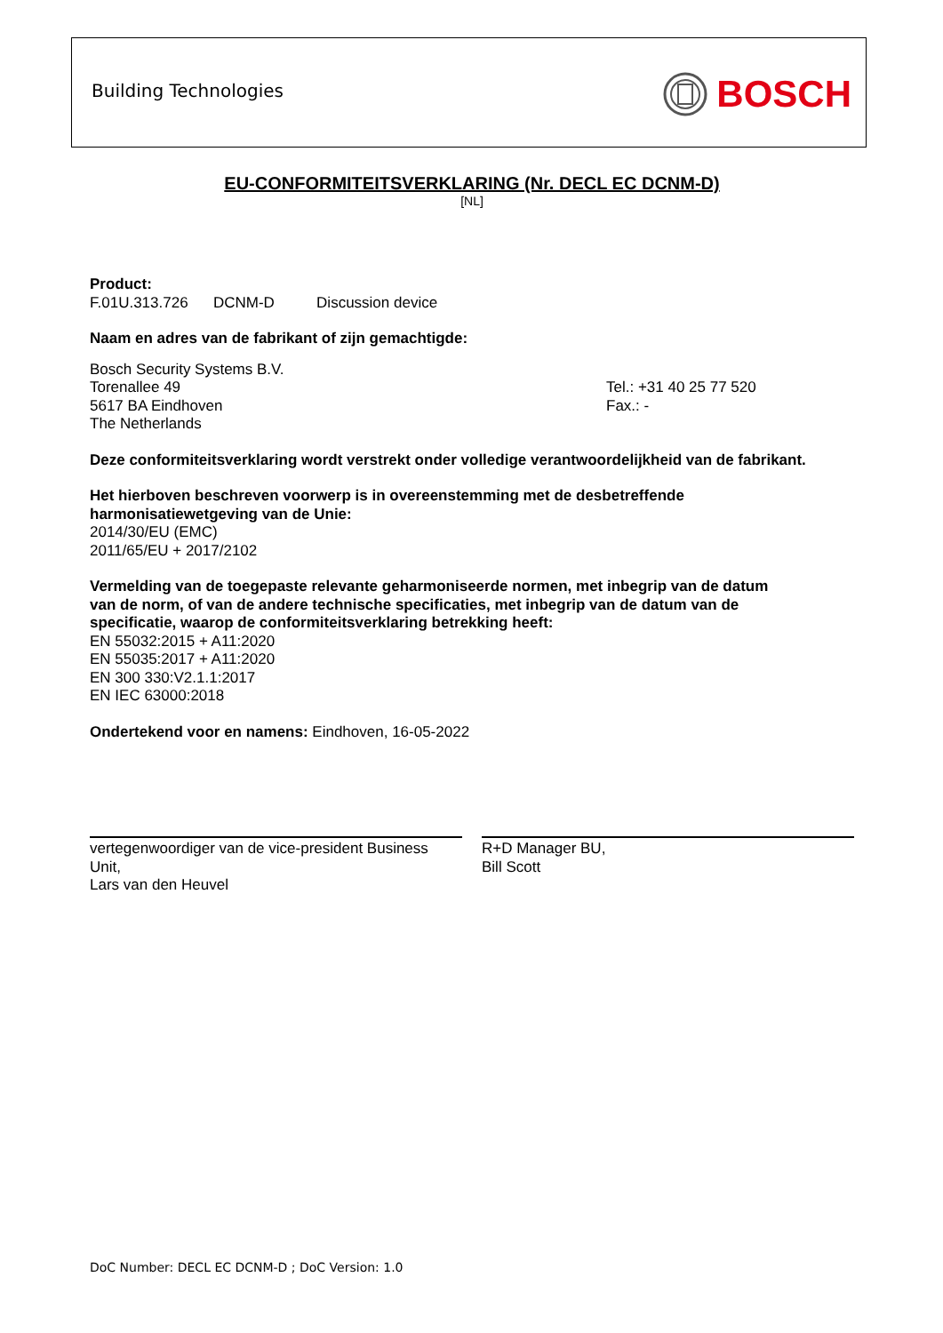Building Technologies BOSCH
EU-CONFORMITEITSVERKLARING (Nr. DECL EC DCNM-D)
[NL]
Product:
F.01U.313.726 DCNM-D Discussion device
Naam en adres van de fabrikant of zijn gemachtigde:
Bosch Security Systems B.V.
Torenallee 49
5617 BA Eindhoven
The Netherlands
Tel.: +31 40 25 77 520
Fax.: -
Deze conformiteitsverklaring wordt verstrekt onder volledige verantwoordelijkheid van de fabrikant.
Het hierboven beschreven voorwerp is in overeenstemming met de desbetreffende
harmonisatiewetgeving van de Unie:
2014/30/EU (EMC)
2011/65/EU + 2017/2102
Vermelding van de toegepaste relevante geharmoniseerde normen, met inbegrip van de datum
van de norm, of van de andere technische specificaties, met inbegrip van de datum van de
specificatie, waarop de conformiteitsverklaring betrekking heeft:
EN 55032:2015 + A11:2020
EN 55035:2017 + A11:2020
EN 300 330:V2.1.1:2017
EN IEC 63000:2018
Ondertekend voor en namens: Eindhoven, 16-05-2022
vertegenwoordiger van de vice-president Business Unit,
Lars van den Heuvel
R+D Manager BU,
Bill Scott
DoC Number: DECL EC DCNM-D ; DoC Version: 1.0